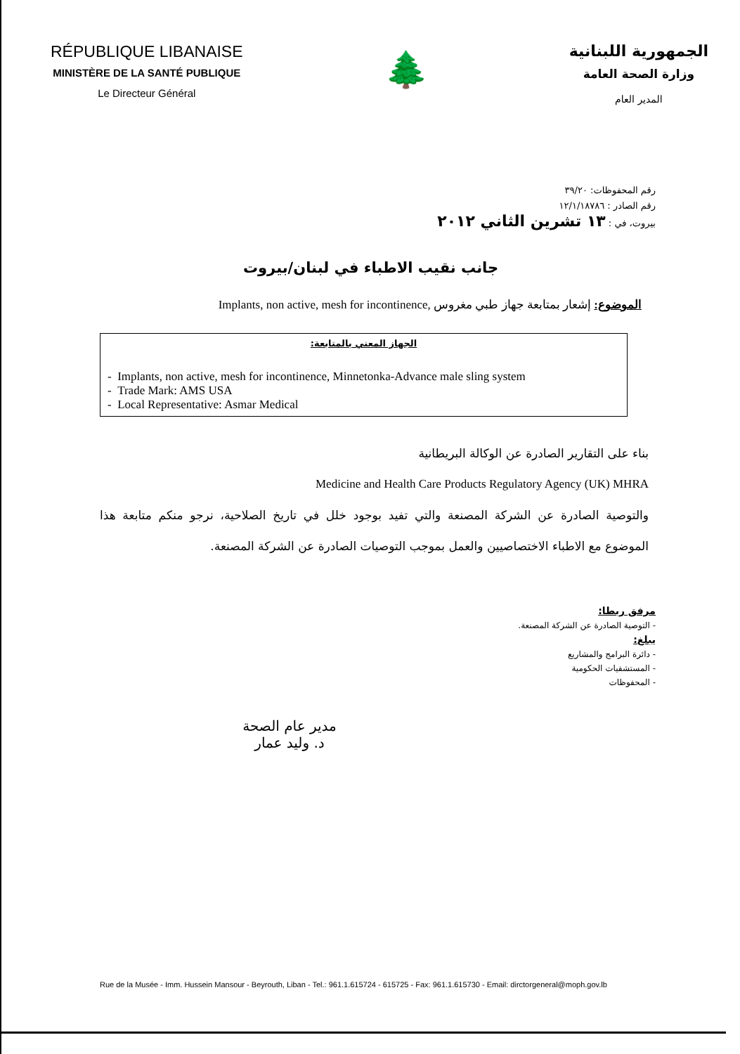RÉPUBLIQUE LIBANAISE
MINISTÈRE DE LA SANTÉ PUBLIQUE
Le Directeur Général
🌲
الجمهورية اللبنانية
وزارة الصحة العامة
المدير العام
رقم المحفوظات: ٣٩/٢٠
رقم الصادر : ١٢/١/١٨٧٨٦
بيروت، في : ١٣ تشرين الثاني ٢٠١٢
جانب نقيب الاطباء في لبنان/بيروت
الموضوع: إشعار بمتابعة جهاز طبي مغروس Implants, non active, mesh for incontinence,
الجهاز المعني بالمتابعة:
- Implants, non active, mesh for incontinence, Minnetonka-Advance male sling system
- Trade Mark: AMS USA
- Local Representative: Asmar Medical
بناء على التقارير الصادرة عن الوكالة البريطانية
Medicine and Health Care Products Regulatory Agency (UK) MHRA
والتوصية الصادرة عن الشركة المصنعة والتي تفيد بوجود خلل في تاريخ الصلاحية، نرجو منكم متابعة هذا الموضوع مع الاطباء الاختصاصيين والعمل بموجب التوصيات الصادرة عن الشركة المصنعة.
مرفق ربطا:
- التوصية الصادرة عن الشركة المصنعة.
يبلغ:
- دائرة البرامج والمشاريع
- المستشفيات الحكومية
- المحفوظات
مدير عام الصحة
د. وليد عمار
Rue de la Musée - Imm. Hussein Mansour - Beyrouth, Liban - Tel.: 961.1.615724 - 615725 - Fax: 961.1.615730 - Email: dirctorgeneral@moph.gov.lb